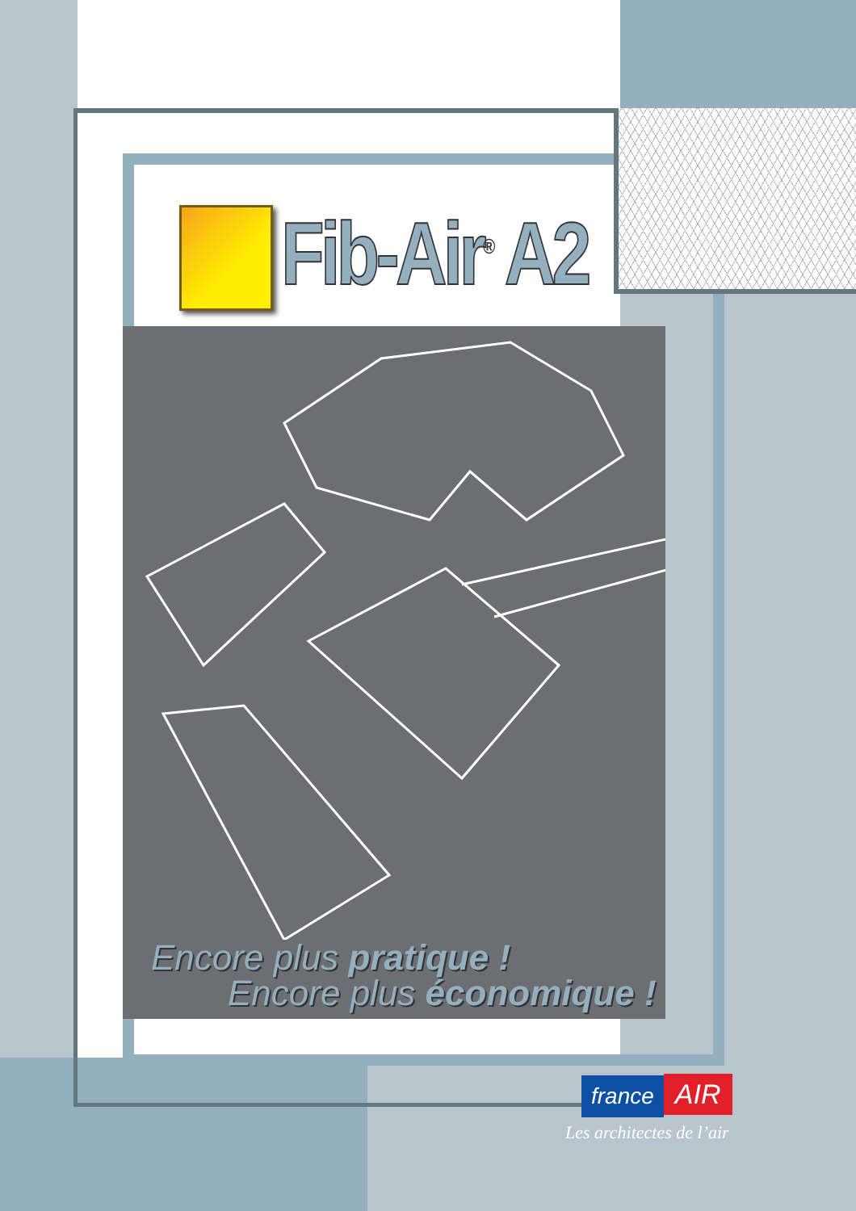Fib-Air<sup>®</sup> A2
Encore plus pratique !
Encore plus économique !
france AIR
Les architectes de l’air